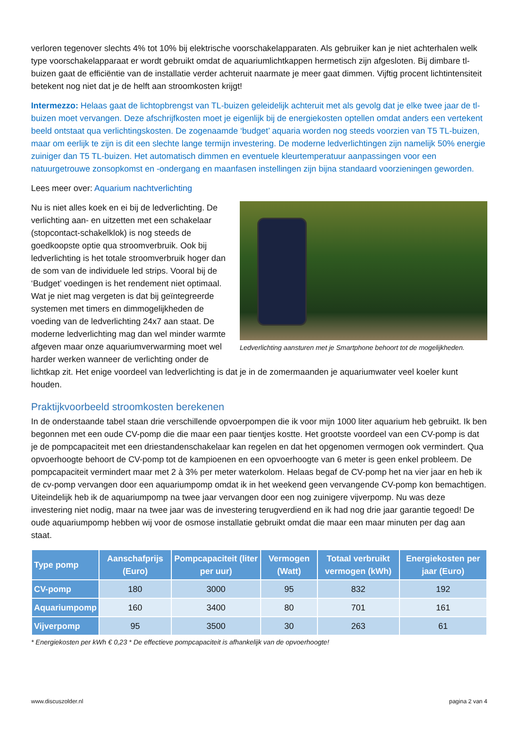verloren tegenover slechts 4% tot 10% bij elektrische voorschakelapparaten. Als gebruiker kan je niet achterhalen welk type voorschakelapparaat er wordt gebruikt omdat de aquariumlichtkappen hermetisch zijn afgesloten. Bij dimbare tl-buizen gaat de efficiëntie van de installatie verder achteruit naarmate je meer gaat dimmen. Vijftig procent lichtintensiteit betekent nog niet dat je de helft aan stroomkosten krijgt!
Intermezzo: Helaas gaat de lichtopbrengst van TL-buizen geleidelijk achteruit met als gevolg dat je elke twee jaar de tl-buizen moet vervangen. Deze afschrijfkosten moet je eigenlijk bij de energiekosten optellen omdat anders een vertekent beeld ontstaat qua verlichtingskosten. De zogenaamde ‘budget’ aquaria worden nog steeds voorzien van T5 TL-buizen, maar om eerlijk te zijn is dit een slechte lange termijn investering. De moderne ledverlichtingen zijn namelijk 50% energie zuiniger dan T5 TL-buizen. Het automatisch dimmen en eventuele kleurtemperatuur aanpassingen voor een natuurgetrouwe zonsopkomst en -ondergang en maanfasen instellingen zijn bijna standaard voorzieningen geworden.
Lees meer over: Aquarium nachtverlichting
Ledverlichting aansturen met je Smartphone behoort tot de mogelijkheden.
Nu is niet alles koek en ei bij de ledverlichting. De verlichting aan- en uitzetten met een schakelaar (stopcontact-schakelklok) is nog steeds de goedkoopste optie qua stroomverbruik. Ook bij ledverlichting is het totale stroomverbruik hoger dan de som van de individuele led strips. Vooral bij de ‘Budget’ voedingen is het rendement niet optimaal. Wat je niet mag vergeten is dat bij geïntegreerde systemen met timers en dimmogelijkheden de voeding van de ledverlichting 24x7 aan staat. De moderne ledverlichting mag dan wel minder warmte afgeven maar onze aquariumverwarming moet wel harder werken wanneer de verlichting onder de lichtkap zit. Het enige voordeel van ledverlichting is dat je in de zomermaanden je aquariumwater veel koeler kunt houden.
Praktijkvoorbeeld stroomkosten berekenen
In de onderstaande tabel staan drie verschillende opvoerpompen die ik voor mijn 1000 liter aquarium heb gebruikt. Ik ben begonnen met een oude CV-pomp die die maar een paar tientjes kostte. Het grootste voordeel van een CV-pomp is dat je de pompcapaciteit met een driestandenschakelaar kan regelen en dat het opgenomen vermogen ook vermindert. Qua opvoerhoogte behoort de CV-pomp tot de kampioenen en een opvoerhoogte van 6 meter is geen enkel probleem. De pompcapaciteit vermindert maar met 2 à 3% per meter waterkolom. Helaas begaf de CV-pomp het na vier jaar en heb ik de cv-pomp vervangen door een aquariumpomp omdat ik in het weekend geen vervangende CV-pomp kon bemachtigen. Uiteindelijk heb ik de aquariumpomp na twee jaar vervangen door een nog zuinigere vijverpomp. Nu was deze investering niet nodig, maar na twee jaar was de investering terugverdiend en ik had nog drie jaar garantie tegoed! De oude aquariumpomp hebben wij voor de osmose installatie gebruikt omdat die maar een maar minuten per dag aan staat.
| Type pomp | Aanschafprijs (Euro) | Pompcapaciteit (liter per uur) | Vermogen (Watt) | Totaal verbruikt vermogen (kWh) | Energiekosten per jaar (Euro) |
| --- | --- | --- | --- | --- | --- |
| CV-pomp | 180 | 3000 | 95 | 832 | 192 |
| Aquariumpomp | 160 | 3400 | 80 | 701 | 161 |
| Vijverpomp | 95 | 3500 | 30 | 263 | 61 |
* Energiekosten per kWh € 0,23 * De effectieve pompcapaciteit is afhankelijk van de opvoerhoogte!
www.discuszolder.nl pagina 2 van 4